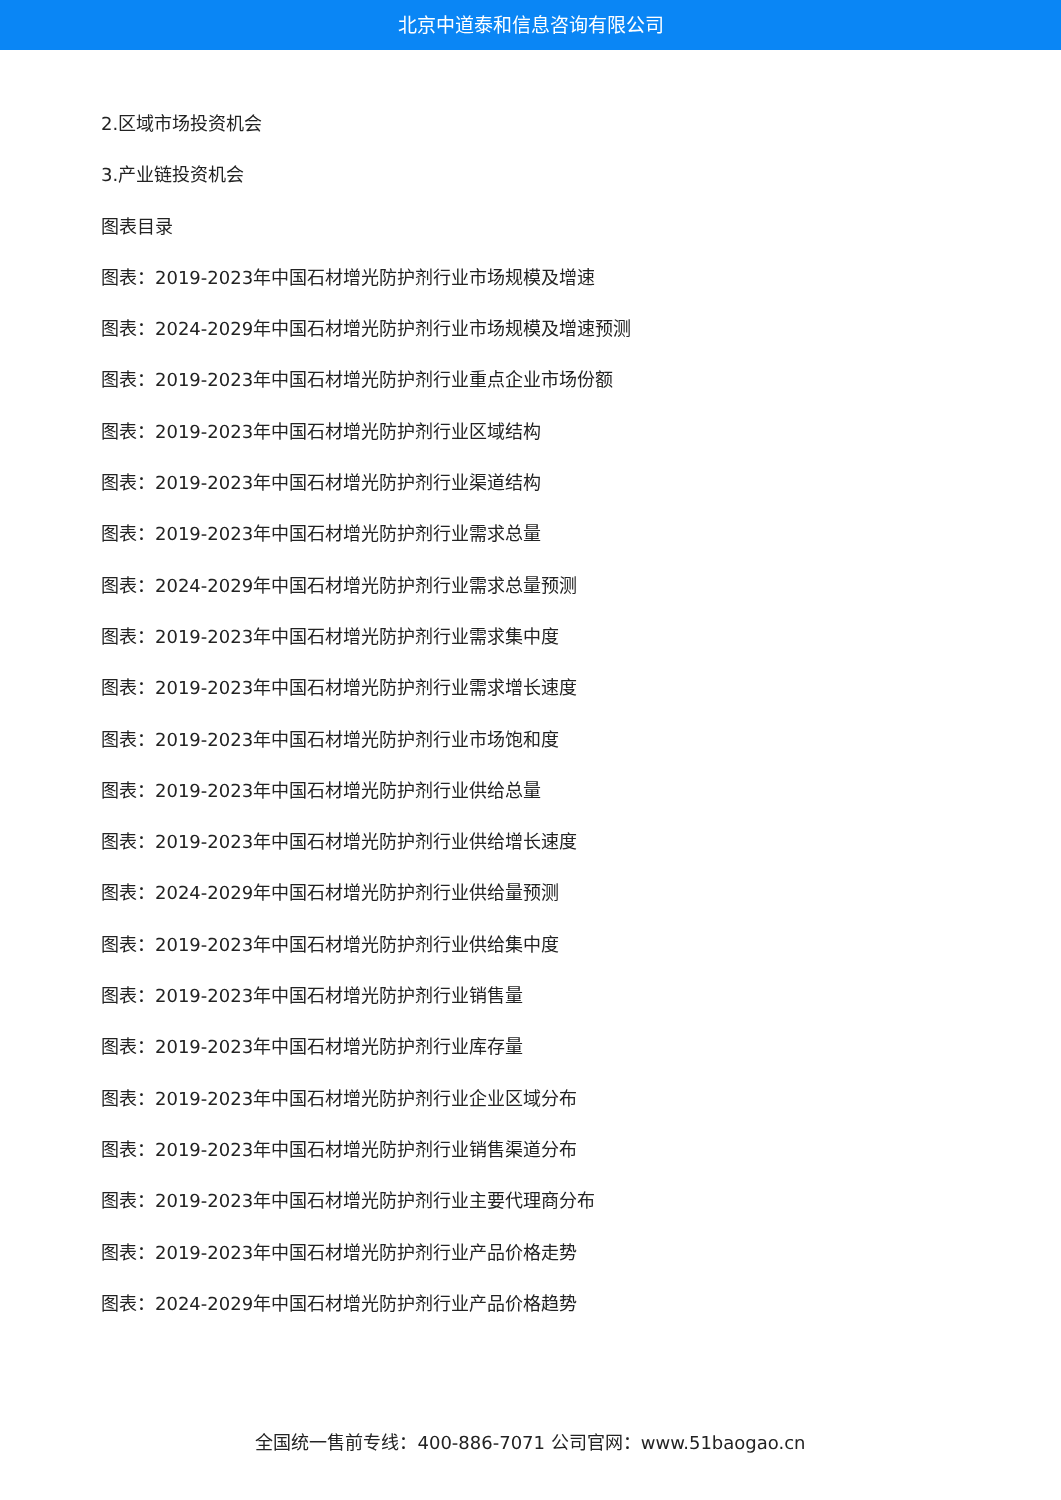北京中道泰和信息咨询有限公司
2.区域市场投资机会
3.产业链投资机会
图表目录
图表：2019-2023年中国石材增光防护剂行业市场规模及增速
图表：2024-2029年中国石材增光防护剂行业市场规模及增速预测
图表：2019-2023年中国石材增光防护剂行业重点企业市场份额
图表：2019-2023年中国石材增光防护剂行业区域结构
图表：2019-2023年中国石材增光防护剂行业渠道结构
图表：2019-2023年中国石材增光防护剂行业需求总量
图表：2024-2029年中国石材增光防护剂行业需求总量预测
图表：2019-2023年中国石材增光防护剂行业需求集中度
图表：2019-2023年中国石材增光防护剂行业需求增长速度
图表：2019-2023年中国石材增光防护剂行业市场饱和度
图表：2019-2023年中国石材增光防护剂行业供给总量
图表：2019-2023年中国石材增光防护剂行业供给增长速度
图表：2024-2029年中国石材增光防护剂行业供给量预测
图表：2019-2023年中国石材增光防护剂行业供给集中度
图表：2019-2023年中国石材增光防护剂行业销售量
图表：2019-2023年中国石材增光防护剂行业库存量
图表：2019-2023年中国石材增光防护剂行业企业区域分布
图表：2019-2023年中国石材增光防护剂行业销售渠道分布
图表：2019-2023年中国石材增光防护剂行业主要代理商分布
图表：2019-2023年中国石材增光防护剂行业产品价格走势
图表：2024-2029年中国石材增光防护剂行业产品价格趋势
全国统一售前专线：400-886-7071 公司官网：www.51baogao.cn